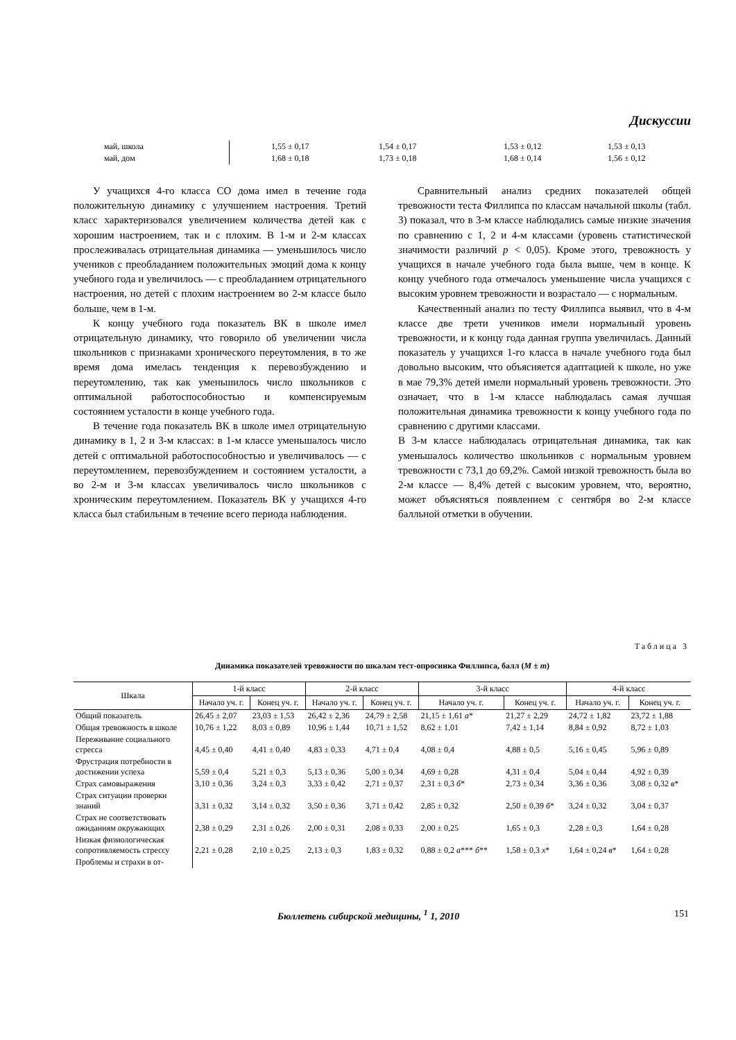Дискуссии
| май, школа | | 1,55 ± 0,17 | 1,54 ± 0,17 | 1,53 ± 0,12 | 1,53 ± 0,13 |
| май, дом | | 1,68 ± 0,18 | 1,73 ± 0,18 | 1,68 ± 0,14 | 1,56 ± 0,12 |
У учащихся 4-го класса СО дома имел в течение года положительную динамику с улучшением настроения. Третий класс характеризовался увеличением количества детей как с хорошим настроением, так и с плохим. В 1-м и 2-м классах прослеживалась отрицательная динамика — уменьшилось число учеников с преобладанием положительных эмоций дома к концу учебного года и увеличилось — с преобладанием отрицательного настроения, но детей с плохим настроением во 2-м классе было больше, чем в 1-м.
К концу учебного года показатель ВК в школе имел отрицательную динамику, что говорило об увеличении числа школьников с признаками хронического переутомления, в то же время дома имелась тенденция к перевозбуждению и переутомлению, так как уменьшилось число школьников с оптимальной работоспособностью и компенсируемым состоянием усталости в конце учебного года.
В течение года показатель ВК в школе имел отрицательную динамику в 1, 2 и 3-м классах: в 1-м классе уменьшалось число детей с оптимальной работоспособностью и увеличивалось — с переутомлением, перевозбуждением и состоянием усталости, а во 2-м и 3-м классах увеличивалось число школьников с хроническим переутомлением. Показатель ВК у учащихся 4-го класса был стабильным в течение всего периода наблюдения.
Сравнительный анализ средних показателей общей тревожности теста Филлипса по классам начальной школы (табл. 3) показал, что в 3-м классе наблюдались самые низкие значения по сравнению с 1, 2 и 4-м классами (уровень статистической значимости различий p < 0,05). Кроме этого, тревожность у учащихся в начале учебного года была выше, чем в конце. К концу учебного года отмечалось уменьшение числа учащихся с высоким уровнем тревожности и возрастало — с нормальным.
Качественный анализ по тесту Филлипса выявил, что в 4-м классе две трети учеников имели нормальный уровень тревожности, и к концу года данная группа увеличилась. Данный показатель у учащихся 1-го класса в начале учебного года был довольно высоким, что объясняется адаптацией к школе, но уже в мае 79,3% детей имели нормальный уровень тревожности. Это означает, что в 1-м классе наблюдалась самая лучшая положительная динамика тревожности к концу учебного года по сравнению с другими классами.
В 3-м классе наблюдалась отрицательная динамика, так как уменьшалось количество школьников с нормальным уровнем тревожности с 73,1 до 69,2%. Самой низкой тревожность была во 2-м классе — 8,4% детей с высоким уровнем, что, вероятно, может объясняться появлением с сентября во 2-м классе балльной отметки в обучении.
Таблица 3
Динамика показателей тревожности по шкалам тест-опросника Филлипса, балл (M ± m)
| Шкала | 1-й класс | | 2-й класс | | 3-й класс | | 4-й класс | |
| --- | --- | --- | --- | --- | --- | --- | --- | --- |
| | Начало уч. г. | Конец уч. г. | Начало уч. г. | Конец уч. г. | Начало уч. г. | Конец уч. г. | Начало уч. г. | Конец уч. г. |
| Общий показатель | 26,45 ± 2,07 | 23,03 ± 1,53 | 26,42 ± 2,36 | 24,79 ± 2,58 | 21,15 ± 1,61 а * | 21,27 ± 2,29 | 24,72 ± 1,82 | 23,72 ± 1,88 |
| Общая тревожность в школе | 10,76 ± 1,22 | 8,03 ± 0,89 | 10,96 ± 1,44 | 10,71 ± 1,52 | 8,62 ± 1,01 | 7,42 ± 1,14 | 8,84 ± 0,92 | 8,72 ± 1,03 |
| Переживание социального стресса | 4,45 ± 0,40 | 4,41 ± 0,40 | 4,83 ± 0,33 | 4,71 ± 0,4 | 4,08 ± 0,4 | 4,88 ± 0,5 | 5,16 ± 0,45 | 5,96 ± 0,89 |
| Фрустрация потребности в достижении успеха | 5,59 ± 0,4 | 5,21 ± 0,3 | 5,13 ± 0,36 | 5,00 ± 0,34 | 4,69 ± 0,28 | 4,31 ± 0,4 | 5,04 ± 0,44 | 4,92 ± 0,39 |
| Страх самовыражения | 3,10 ± 0,36 | 3,24 ± 0,3 | 3,33 ± 0,42 | 2,71 ± 0,37 | 2,31 ± 0,3 б * | 2,73 ± 0,34 | 3,36 ± 0,36 | 3,08 ± 0,32 в * |
| Страх ситуации проверки знаний | 3,31 ± 0,32 | 3,14 ± 0,32 | 3,50 ± 0,36 | 3,71 ± 0,42 | 2,85 ± 0,32 | 2,50 ± 0,39 б * | 3,24 ± 0,32 | 3,04 ± 0,37 |
| Страх не соответствовать ожиданиям окружающих | 2,38 ± 0,29 | 2,31 ± 0,26 | 2,00 ± 0,31 | 2,08 ± 0,33 | 2,00 ± 0,25 | 1,65 ± 0,3 | 2,28 ± 0,3 | 1,64 ± 0,28 |
| Низкая физиологическая сопротивляемость стрессу | 2,21 ± 0,28 | 2,10 ± 0,25 | 2,13 ± 0,3 | 1,83 ± 0,32 | 0,88 ± 0,2 а *** б ** | 1,58 ± 0,3 х * | 1,64 ± 0,24 в * | 1,64 ± 0,28 |
| Проблемы и страхи в от- | | | | | | | | |
Бюллетень сибирской медицины, <sup>1</sup> 1, 2010
151